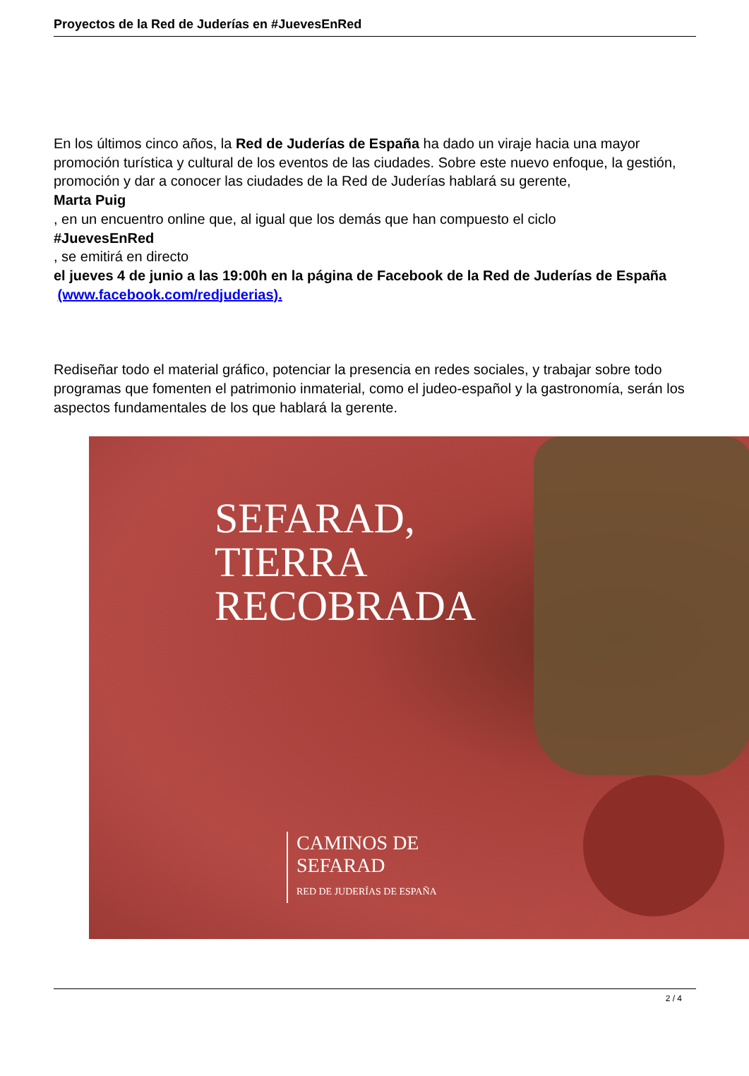Proyectos de la Red de Juderías en #JuevesEnRed
En los últimos cinco años, la Red de Juderías de España ha dado un viraje hacia una mayor promoción turística y cultural de los eventos de las ciudades. Sobre este nuevo enfoque, la gestión, promoción y dar a conocer las ciudades de la Red de Juderías hablará su gerente,
Marta Puig
, en un encuentro online que, al igual que los demás que han compuesto el ciclo
#JuevesEnRed
, se emitirá en directo
el jueves 4 de junio a las 19:00h en la página de Facebook de la Red de Juderías de España
(www.facebook.com/redjuderias).
Rediseñar todo el material gráfico, potenciar la presencia en redes sociales, y trabajar sobre todo programas que fomenten el patrimonio inmaterial, como el judeo-español y la gastronomía, serán los aspectos fundamentales de los que hablará la gerente.
SEFARAD,
TIERRA
RECOBRADA
CAMINOS DE
SEFARAD
RED DE JUDERÍAS DE ESPAÑA
2 / 4